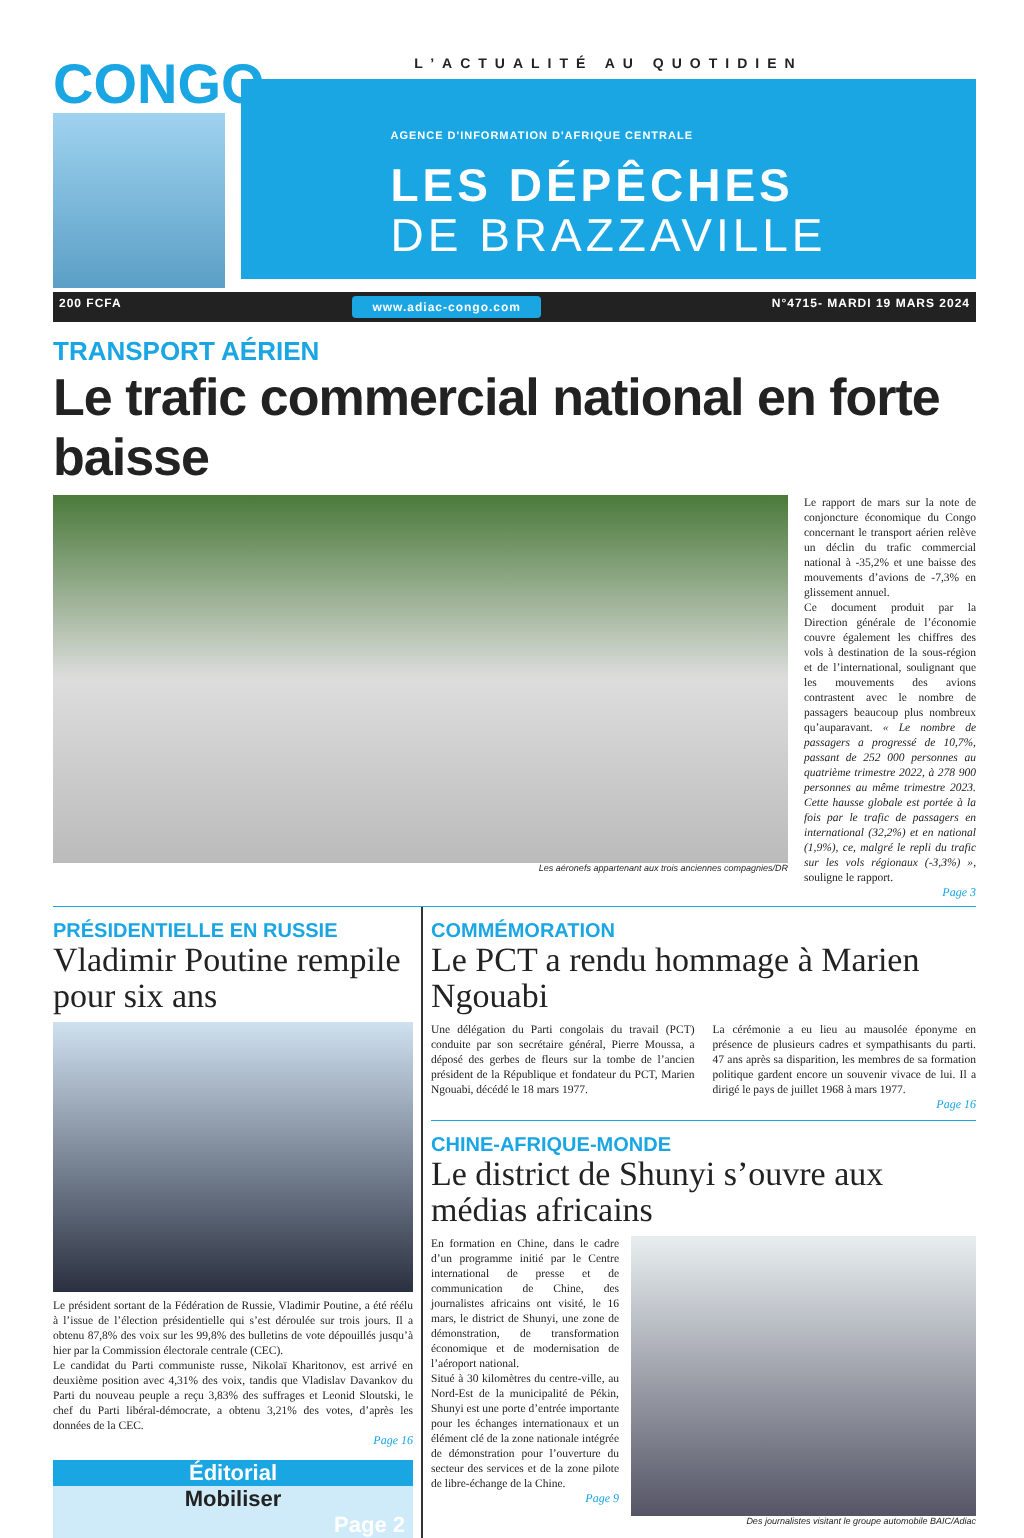CONGO
L’ACTUALITÉ AU QUOTIDIEN
AGENCE D'INFORMATION D'AFRIQUE CENTRALE
LES DÉPÊCHES
DE BRAZZAVILLE
200 FCFA www.adiac-congo.com N°4715- MARDI 19 MARS 2024
TRANSPORT AÉRIEN
Le trafic commercial national en forte baisse
Les aéronefs appartenant aux trois anciennes compagnies/DR
Le rapport de mars sur la note de conjoncture économique du Congo concernant le transport aérien relève un déclin du trafic commercial national à -35,2% et une baisse des mouvements d’avions de -7,3% en glissement annuel.
Ce document produit par la Direction générale de l’économie couvre également les chiffres des vols à destination de la sous-région et de l’international, soulignant que les mouvements des avions contrastent avec le nombre de passagers beaucoup plus nombreux qu’auparavant. « Le nombre de passagers a progressé de 10,7%, passant de 252 000 personnes au quatrième trimestre 2022, à 278 900 personnes au même trimestre 2023. Cette hausse globale est portée à la fois par le trafic de passagers en international (32,2%) et en national (1,9%), ce, malgré le repli du trafic sur les vols régionaux (-3,3%) », souligne le rapport.
Page 3
PRÉSIDENTIELLE EN RUSSIE
Vladimir Poutine rempile pour six ans
Le président sortant de la Fédération de Russie, Vladimir Poutine, a été réélu à l’issue de l’élection présidentielle qui s’est déroulée sur trois jours. Il a obtenu 87,8% des voix sur les 99,8% des bulletins de vote dépouillés jusqu’à hier par la Commission électorale centrale (CEC).
Le candidat du Parti communiste russe, Nikolaï Kharitonov, est arrivé en deuxième position avec 4,31% des voix, tandis que Vladislav Davankov du Parti du nouveau peuple a reçu 3,83% des suffrages et Leonid Sloutski, le chef du Parti libéral-démocrate, a obtenu 3,21% des votes, d’après les données de la CEC.
Page 16
Éditorial
Mobiliser
Page 2
COMMÉMORATION
Le PCT a rendu hommage à Marien Ngouabi
Une délégation du Parti congolais du travail (PCT) conduite par son secrétaire général, Pierre Moussa, a déposé des gerbes de fleurs sur la tombe de l’ancien président de la République et fondateur du PCT, Marien Ngouabi, décédé le 18 mars 1977.
La cérémonie a eu lieu au mausolée éponyme en présence de plusieurs cadres et sympathisants du parti. 47 ans après sa disparition, les membres de sa formation politique gardent encore un souvenir vivace de lui. Il a dirigé le pays de juillet 1968 à mars 1977.
Page 16
CHINE-AFRIQUE-MONDE
Le district de Shunyi s’ouvre aux médias africains
En formation en Chine, dans le cadre d’un programme initié par le Centre international de presse et de communication de Chine, des journalistes africains ont visité, le 16 mars, le district de Shunyi, une zone de démonstration, de transformation économique et de modernisation de l’aéroport national.
Situé à 30 kilomètres du centre-ville, au Nord-Est de la municipalité de Pékin, Shunyi est une porte d’entrée importante pour les échanges internationaux et un élément clé de la zone nationale intégrée de démonstration pour l’ouverture du secteur des services et de la zone pilote de libre-échange de la Chine.
Page 9
Des journalistes visitant le groupe automobile BAIC/Adiac